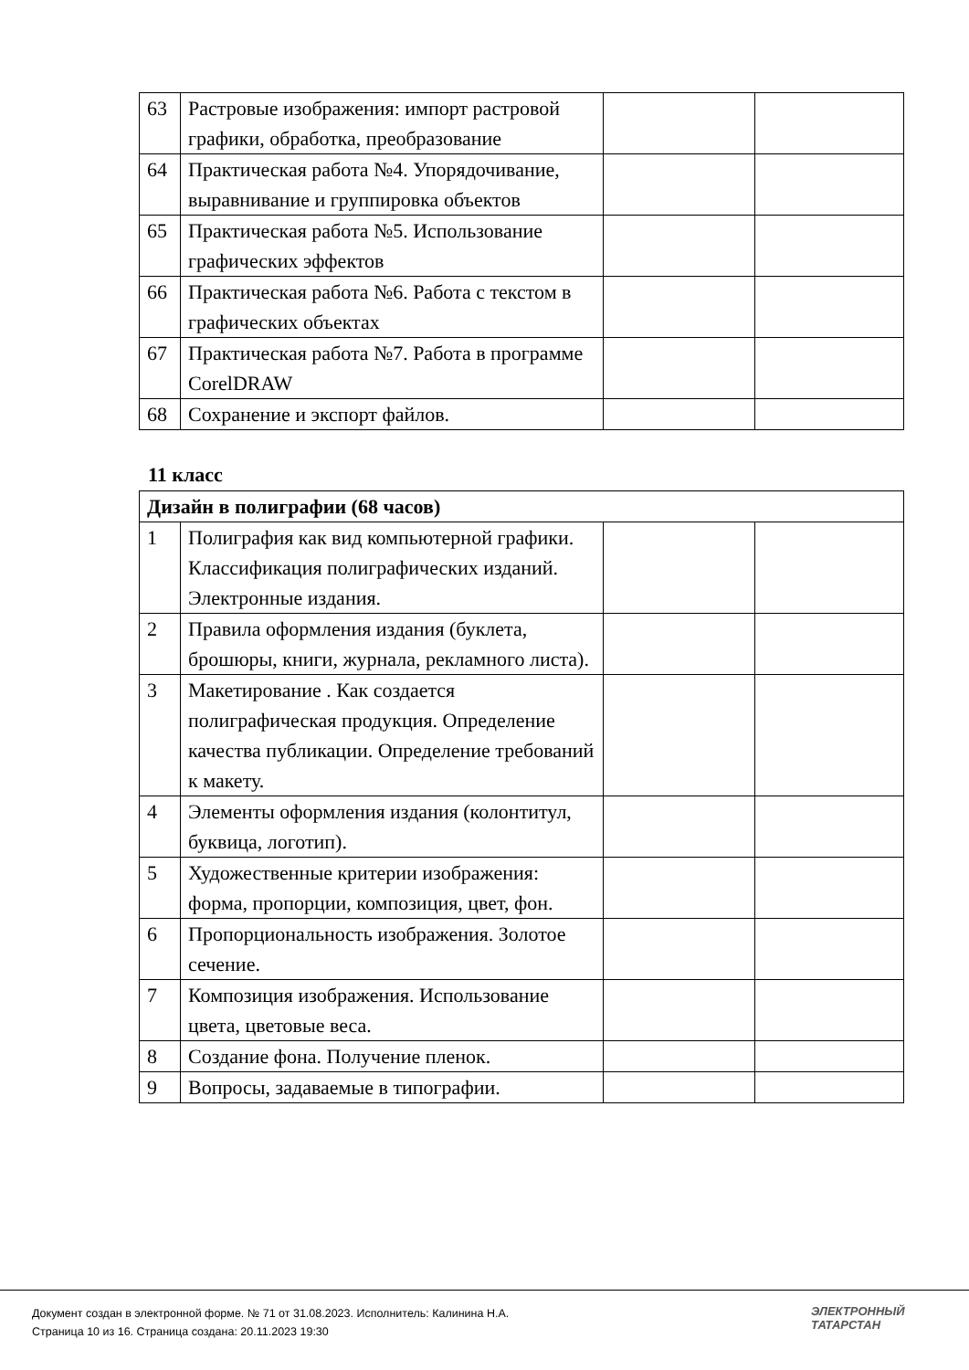| 63 | Растровые изображения: импорт растровой графики, обработка, преобразование | | |
| 64 | Практическая работа №4. Упорядочивание, выравнивание и группировка объектов | | |
| 65 | Практическая работа №5. Использование графических эффектов | | |
| 66 | Практическая работа №6. Работа с текстом в графических объектах | | |
| 67 | Практическая работа №7. Работа в программе CorelDRAW | | |
| 68 | Сохранение и экспорт файлов. | | |
11 класс
| Дизайн в полиграфии (68 часов) | | | |
| 1 | Полиграфия как вид компьютерной графики. Классификация полиграфических изданий. Электронные издания. | | |
| 2 | Правила оформления издания (буклета, брошюры, книги, журнала, рекламного листа). | | |
| 3 | Макетирование . Как создается полиграфическая продукция. Определение качества публикации. Определение требований к макету. | | |
| 4 | Элементы оформления издания (колонтитул, буквица, логотип). | | |
| 5 | Художественные критерии изображения: форма, пропорции, композиция, цвет, фон. | | |
| 6 | Пропорциональность изображения. Золотое сечение. | | |
| 7 | Композиция изображения. Использование цвета, цветовые веса. | | |
| 8 | Создание фона. Получение пленок. | | |
| 9 | Вопросы, задаваемые в типографии. | | |
Документ создан в электронной форме. № 71 от 31.08.2023. Исполнитель: Калинина Н.А.
Страница 10 из 16. Страница создана: 20.11.2023 19:30
ЭЛЕКТРОННЫЙ
ТАТАРСТАН